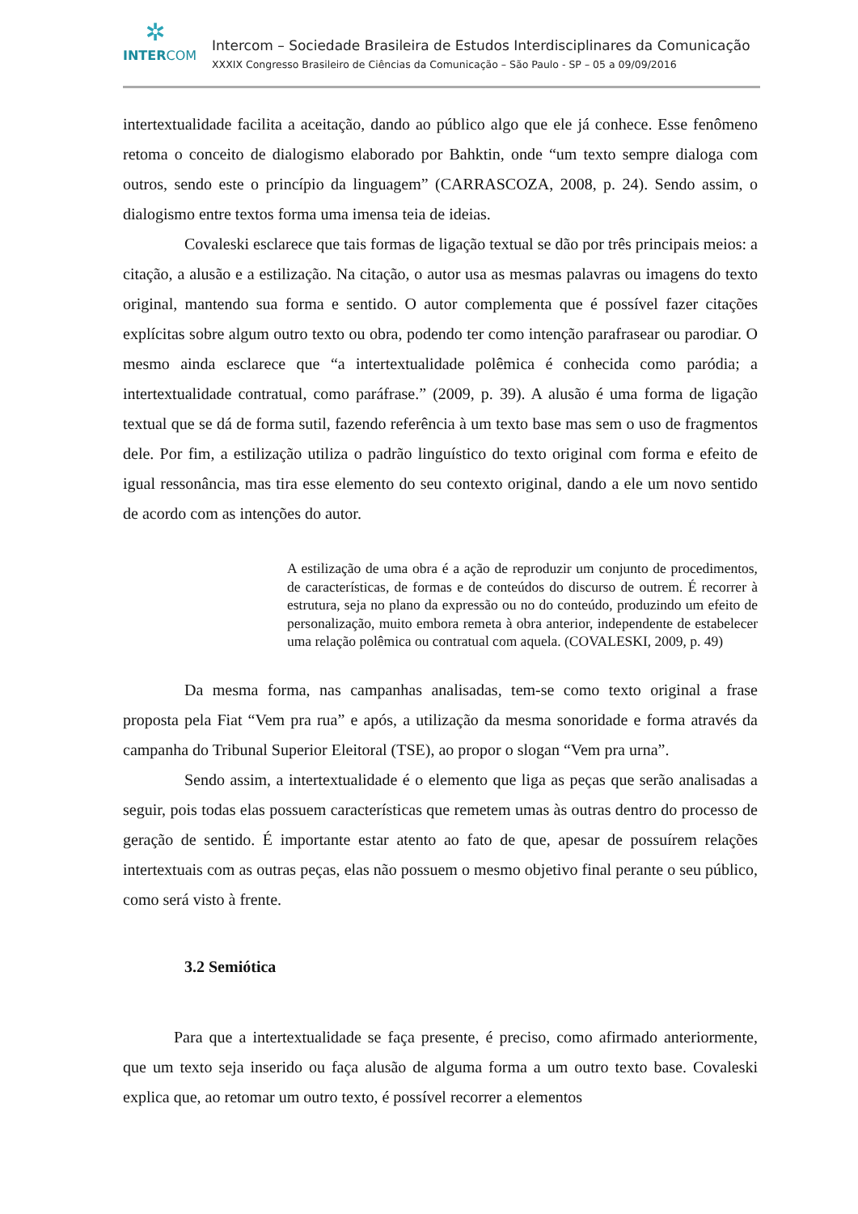✲
INTERCOM
Intercom – Sociedade Brasileira de Estudos Interdisciplinares da Comunicação
XXXIX Congresso Brasileiro de Ciências da Comunicação – São Paulo - SP – 05 a 09/09/2016
intertextualidade facilita a aceitação, dando ao público algo que ele já conhece. Esse fenômeno retoma o conceito de dialogismo elaborado por Bahktin, onde “um texto sempre dialoga com outros, sendo este o princípio da linguagem” (CARRASCOZA, 2008, p. 24). Sendo assim, o dialogismo entre textos forma uma imensa teia de ideias.
Covaleski esclarece que tais formas de ligação textual se dão por três principais meios: a citação, a alusão e a estilização. Na citação, o autor usa as mesmas palavras ou imagens do texto original, mantendo sua forma e sentido. O autor complementa que é possível fazer citações explícitas sobre algum outro texto ou obra, podendo ter como intenção parafrasear ou parodiar. O mesmo ainda esclarece que “a intertextualidade polêmica é conhecida como paródia; a intertextualidade contratual, como paráfrase.” (2009, p. 39). A alusão é uma forma de ligação textual que se dá de forma sutil, fazendo referência à um texto base mas sem o uso de fragmentos dele. Por fim, a estilização utiliza o padrão linguístico do texto original com forma e efeito de igual ressonância, mas tira esse elemento do seu contexto original, dando a ele um novo sentido de acordo com as intenções do autor.
A estilização de uma obra é a ação de reproduzir um conjunto de procedimentos, de características, de formas e de conteúdos do discurso de outrem. É recorrer à estrutura, seja no plano da expressão ou no do conteúdo, produzindo um efeito de personalização, muito embora remeta à obra anterior, independente de estabelecer uma relação polêmica ou contratual com aquela. (COVALESKI, 2009, p. 49)
Da mesma forma, nas campanhas analisadas, tem-se como texto original a frase proposta pela Fiat “Vem pra rua” e após, a utilização da mesma sonoridade e forma através da campanha do Tribunal Superior Eleitoral (TSE), ao propor o slogan “Vem pra urna”.
Sendo assim, a intertextualidade é o elemento que liga as peças que serão analisadas a seguir, pois todas elas possuem características que remetem umas às outras dentro do processo de geração de sentido. É importante estar atento ao fato de que, apesar de possuírem relações intertextuais com as outras peças, elas não possuem o mesmo objetivo final perante o seu público, como será visto à frente.
3.2 Semiótica
Para que a intertextualidade se faça presente, é preciso, como afirmado anteriormente, que um texto seja inserido ou faça alusão de alguma forma a um outro texto base. Covaleski explica que, ao retomar um outro texto, é possível recorrer a elementos